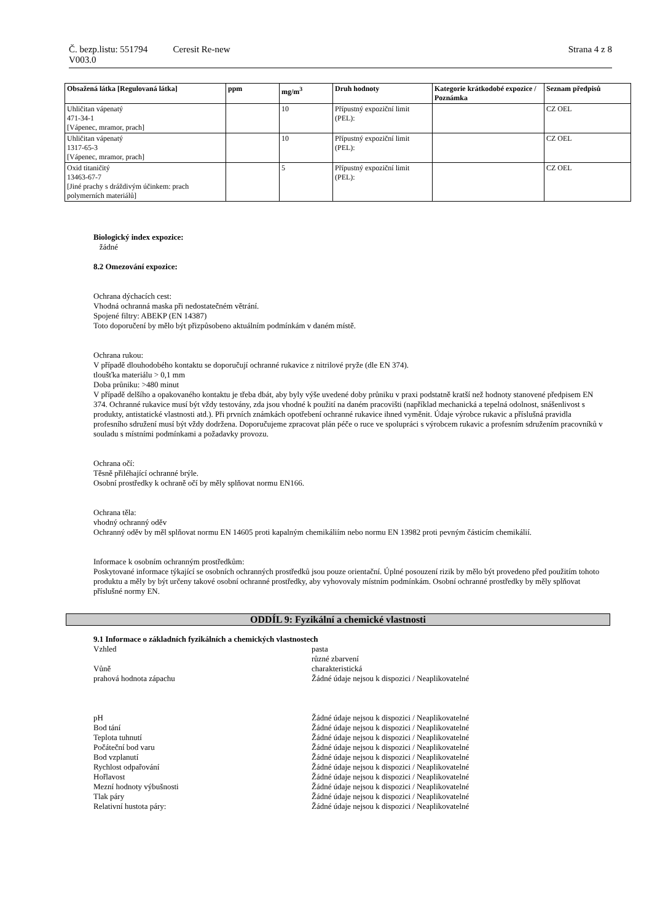Č. bezp.listu: 551794 Ceresit Re-new Strana 4 z 8
V003.0
| Obsažená látka [Regulovaná látka] | ppm | mg/m<sup>3</sup> | Druh hodnoty | Kategorie krátkodobé expozice / Poznámka | Seznam předpisů |
| --- | --- | --- | --- | --- | --- |
| Uhličitan vápenatý 471-34-1 [Vápenec, mramor, prach] | | 10 | Přípustný expoziční limit (PEL): | | CZ OEL |
| Uhličitan vápenatý 1317-65-3 [Vápenec, mramor, prach] | | 10 | Přípustný expoziční limit (PEL): | | CZ OEL |
| Oxid titaničitý 13463-67-7 [Jiné prachy s dráždivým účinkem: prach polymerních materiálů] | | 5 | Přípustný expoziční limit (PEL): | | CZ OEL |
Biologický index expozice:
žádné
8.2 Omezování expozice:
Ochrana dýchacích cest:
Vhodná ochranná maska při nedostatečném větrání.
Spojené filtry: ABEKP (EN 14387)
Toto doporučení by mělo být přizpůsobeno aktuálním podmínkám v daném místě.
Ochrana rukou:
V případě dlouhodobého kontaktu se doporučují ochranné rukavice z nitrilové pryže (dle EN 374).
tloušťka materiálu > 0,1 mm
Doba průniku: >480 minut
V případě delšího a opakovaného kontaktu je třeba dbát, aby byly výše uvedené doby průniku v praxi podstatně kratší než hodnoty stanovené předpisem EN 374. Ochranné rukavice musí být vždy testovány, zda jsou vhodné k použití na daném pracovišti (například mechanická a tepelná odolnost, snášenlivost s produkty, antistatické vlastnosti atd.). Při prvních známkách opotřebení ochranné rukavice ihned vyměnit. Údaje výrobce rukavic a příslušná pravidla profesního sdružení musí být vždy dodržena. Doporučujeme zpracovat plán péče o ruce ve spolupráci s výrobcem rukavic a profesním sdružením pracovníků v souladu s místními podmínkami a požadavky provozu.
Ochrana očí:
Těsně přiléhající ochranné brýle.
Osobní prostředky k ochraně očí by měly splňovat normu EN166.
Ochrana těla:
vhodný ochranný oděv
Ochranný oděv by měl splňovat normu EN 14605 proti kapalným chemikáliím nebo normu EN 13982 proti pevným částicím chemikálií.
Informace k osobním ochranným prostředkům:
Poskytované informace týkající se osobních ochranných prostředků jsou pouze orientační. Úplné posouzení rizik by mělo být provedeno před použitím tohoto produktu a měly by být určeny takové osobní ochranné prostředky, aby vyhovovaly místním podmínkám. Osobní ochranné prostředky by měly splňovat příslušné normy EN.
ODDÍL 9: Fyzikální a chemické vlastnosti
9.1 Informace o základních fyzikálních a chemických vlastnostech
Vzhled pasta
různé zbarvení
Vůně charakteristická
prahová hodnota zápachu Žádné údaje nejsou k dispozici / Neaplikovatelné
pH Žádné údaje nejsou k dispozici / Neaplikovatelné
Bod tání Žádné údaje nejsou k dispozici / Neaplikovatelné
Teplota tuhnutí Žádné údaje nejsou k dispozici / Neaplikovatelné
Počáteční bod varu Žádné údaje nejsou k dispozici / Neaplikovatelné
Bod vzplanutí Žádné údaje nejsou k dispozici / Neaplikovatelné
Rychlost odpařování Žádné údaje nejsou k dispozici / Neaplikovatelné
Hořlavost Žádné údaje nejsou k dispozici / Neaplikovatelné
Mezní hodnoty výbušnosti Žádné údaje nejsou k dispozici / Neaplikovatelné
Tlak páry Žádné údaje nejsou k dispozici / Neaplikovatelné
Relativní hustota páry: Žádné údaje nejsou k dispozici / Neaplikovatelné